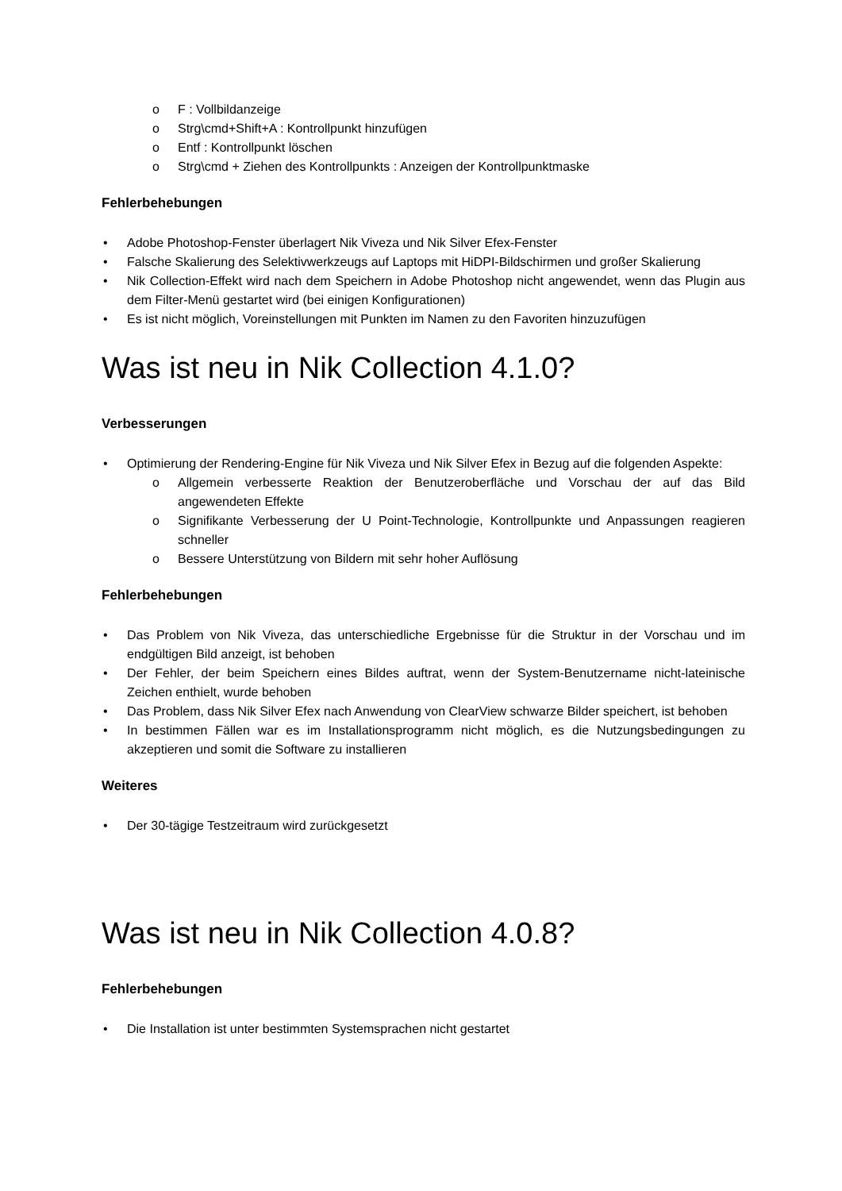o F : Vollbildanzeige
o Strg\cmd+Shift+A : Kontrollpunkt hinzufügen
o Entf : Kontrollpunkt löschen
o Strg\cmd + Ziehen des Kontrollpunkts : Anzeigen der Kontrollpunktmaske
Fehlerbehebungen
• Adobe Photoshop-Fenster überlagert Nik Viveza und Nik Silver Efex-Fenster
• Falsche Skalierung des Selektivwerkzeugs auf Laptops mit HiDPI-Bildschirmen und großer Skalierung
• Nik Collection-Effekt wird nach dem Speichern in Adobe Photoshop nicht angewendet, wenn das Plugin aus dem Filter-Menü gestartet wird (bei einigen Konfigurationen)
• Es ist nicht möglich, Voreinstellungen mit Punkten im Namen zu den Favoriten hinzuzufügen
Was ist neu in Nik Collection 4.1.0?
Verbesserungen
• Optimierung der Rendering-Engine für Nik Viveza und Nik Silver Efex in Bezug auf die folgenden Aspekte:
o Allgemein verbesserte Reaktion der Benutzeroberfläche und Vorschau der auf das Bild angewendeten Effekte
o Signifikante Verbesserung der U Point-Technologie, Kontrollpunkte und Anpassungen reagieren schneller
o Bessere Unterstützung von Bildern mit sehr hoher Auflösung
Fehlerbehebungen
• Das Problem von Nik Viveza, das unterschiedliche Ergebnisse für die Struktur in der Vorschau und im endgültigen Bild anzeigt, ist behoben
• Der Fehler, der beim Speichern eines Bildes auftrat, wenn der System-Benutzername nicht-lateinische Zeichen enthielt, wurde behoben
• Das Problem, dass Nik Silver Efex nach Anwendung von ClearView schwarze Bilder speichert, ist behoben
• In bestimmen Fällen war es im Installationsprogramm nicht möglich, es die Nutzungsbedingungen zu akzeptieren und somit die Software zu installieren
Weiteres
• Der 30-tägige Testzeitraum wird zurückgesetzt
Was ist neu in Nik Collection 4.0.8?
Fehlerbehebungen
• Die Installation ist unter bestimmten Systemsprachen nicht gestartet